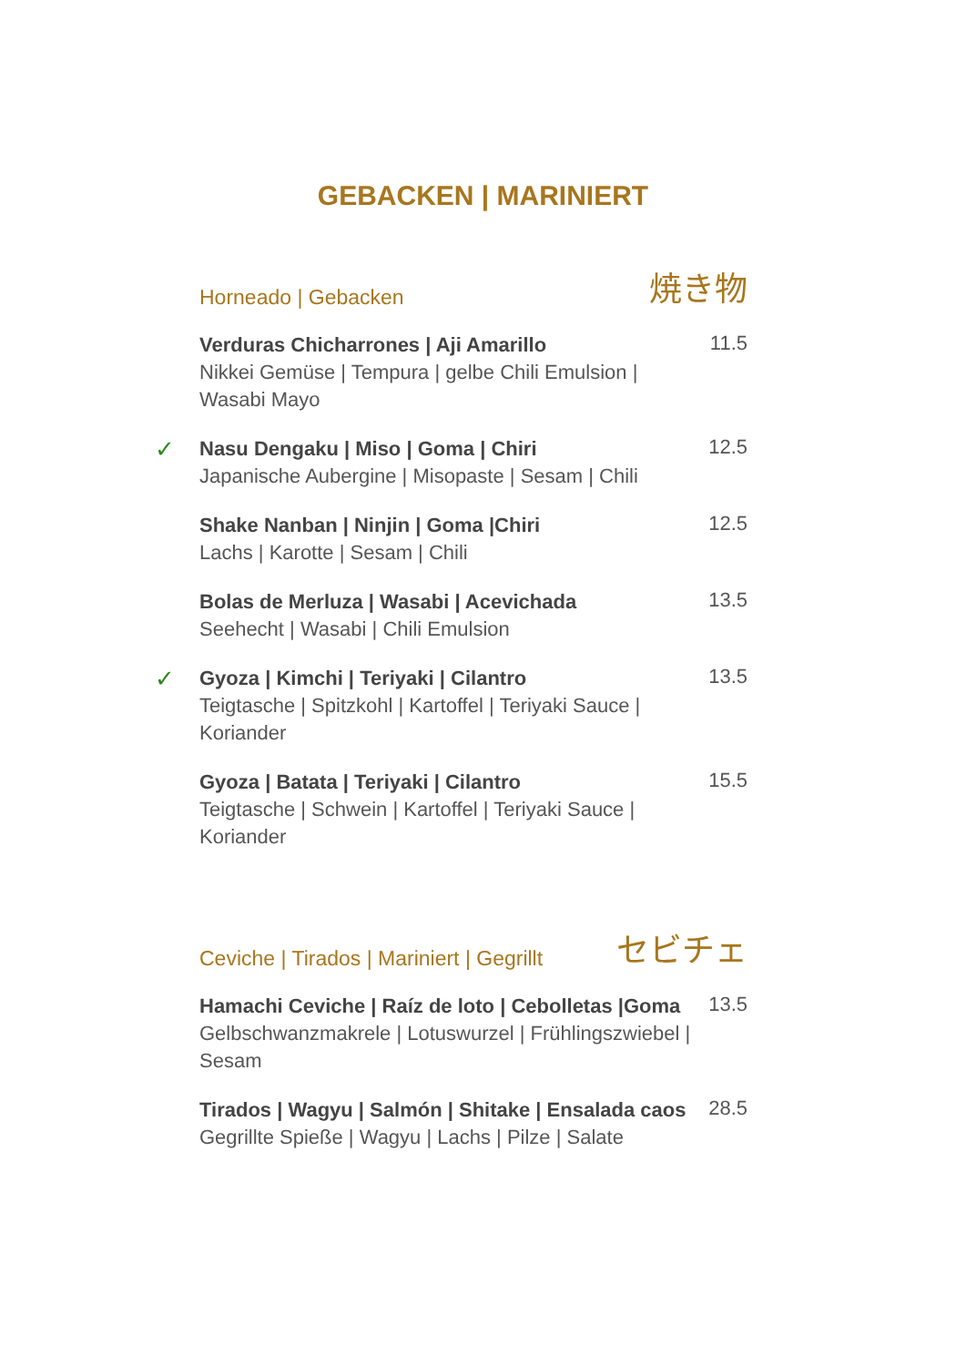GEBACKEN | MARINIERT
Horneado | Gebacken 焼き物
Verduras Chicharrones | Aji Amarillo
Nikkei Gemüse | Tempura | gelbe Chili Emulsion |
Wasabi Mayo
11.5
✓
Nasu Dengaku | Miso | Goma | Chiri
Japanische Aubergine | Misopaste | Sesam | Chili
12.5
Shake Nanban | Ninjin | Goma |Chiri
Lachs | Karotte | Sesam | Chili
12.5
Bolas de Merluza | Wasabi | Acevichada
Seehecht | Wasabi | Chili Emulsion
13.5
✓
Gyoza | Kimchi | Teriyaki | Cilantro
Teigtasche | Spitzkohl | Kartoffel | Teriyaki Sauce | Koriander
13.5
Gyoza | Batata | Teriyaki | Cilantro
Teigtasche | Schwein | Kartoffel | Teriyaki Sauce | Koriander
15.5
Ceviche | Tirados | Mariniert | Gegrillt セビチェ
Hamachi Ceviche | Raíz de loto | Cebolletas |Goma
Gelbschwanzmakrele | Lotuswurzel | Frühlingszwiebel |
Sesam
13.5
Tirados | Wagyu | Salmón | Shitake | Ensalada caos
Gegrillte Spieße | Wagyu | Lachs | Pilze | Salate
28.5